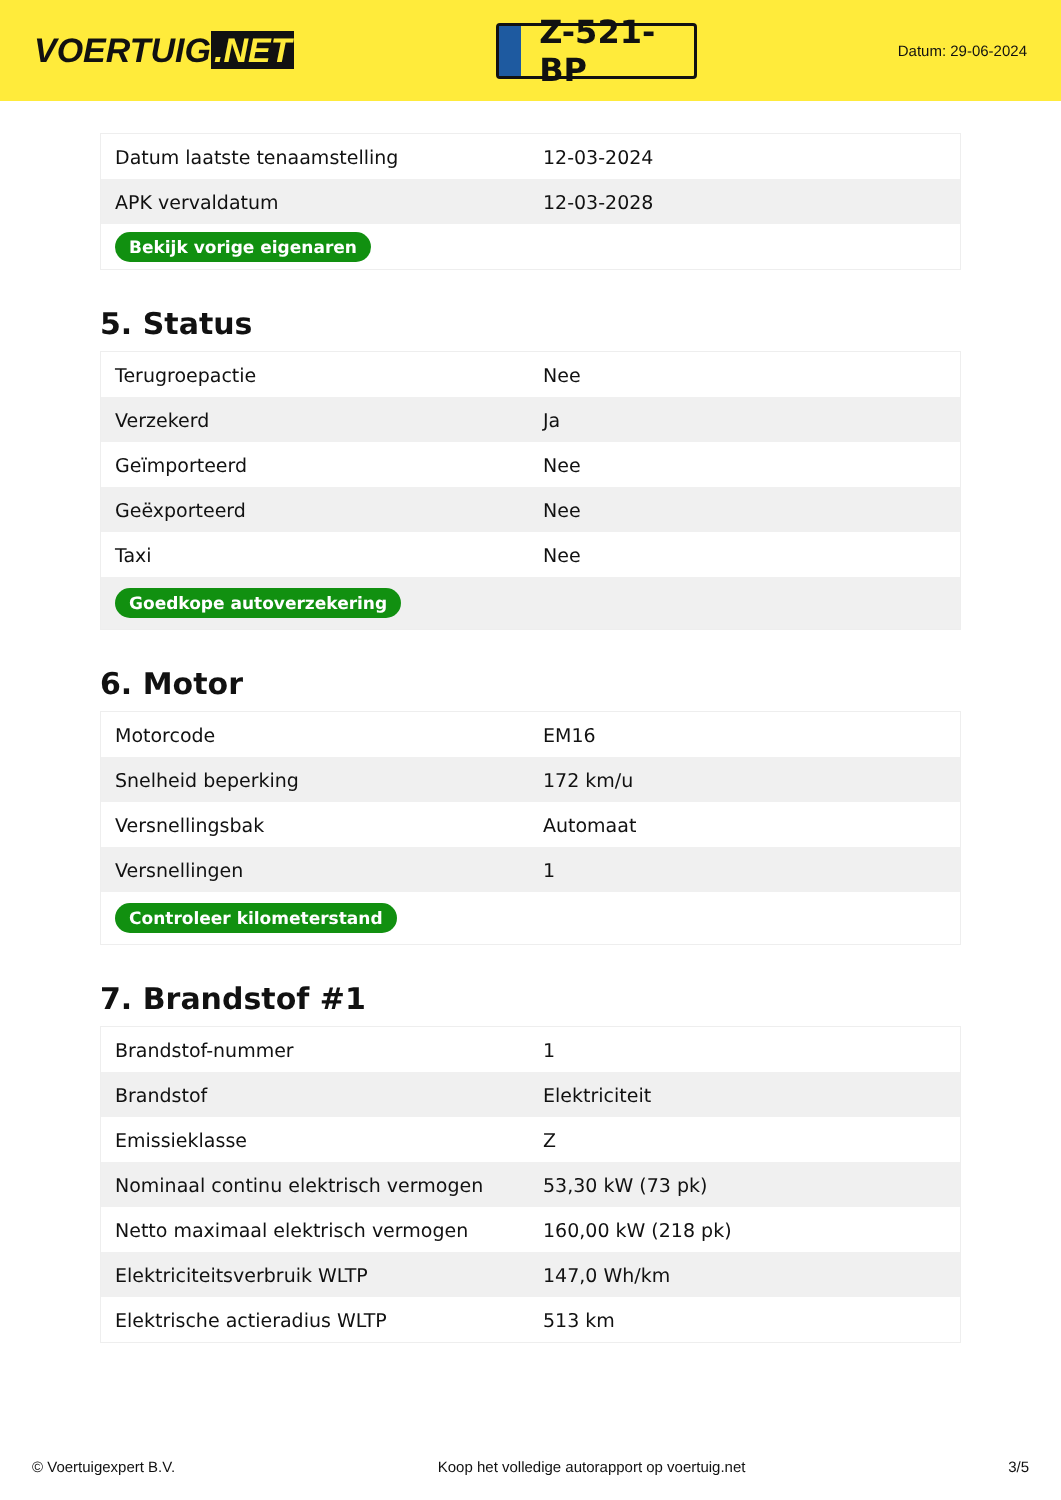VOERTUIG.NET
Z-521-BP
Datum: 29-06-2024
| Datum laatste tenaamstelling | 12-03-2024 |
| APK vervaldatum | 12-03-2028 |
| Bekijk vorige eigenaren | |
5. Status
| Terugroepactie | Nee |
| Verzekerd | Ja |
| Geïmporteerd | Nee |
| Geëxporteerd | Nee |
| Taxi | Nee |
| Goedkope autoverzekering | |
6. Motor
| Motorcode | EM16 |
| Snelheid beperking | 172 km/u |
| Versnellingsbak | Automaat |
| Versnellingen | 1 |
| Controleer kilometerstand | |
7. Brandstof #1
| Brandstof-nummer | 1 |
| Brandstof | Elektriciteit |
| Emissieklasse | Z |
| Nominaal continu elektrisch vermogen | 53,30 kW (73 pk) |
| Netto maximaal elektrisch vermogen | 160,00 kW (218 pk) |
| Elektriciteitsverbruik WLTP | 147,0 Wh/km |
| Elektrische actieradius WLTP | 513 km |
© Voertuigexpert B.V. Koop het volledige autorapport op voertuig.net 3/5